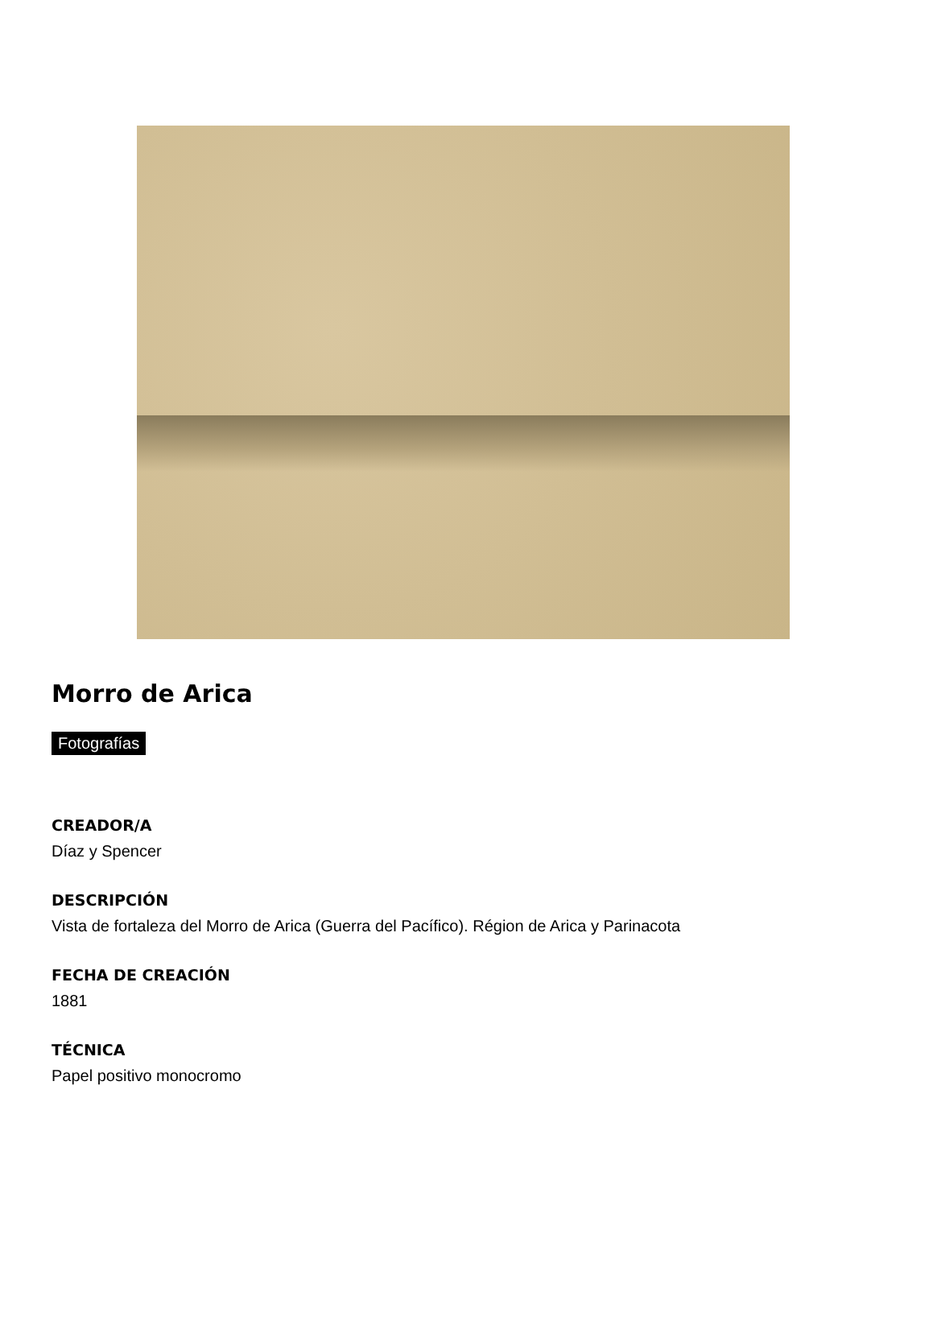Morro de Arica
Fotografías
CREADOR/A
Díaz y Spencer
DESCRIPCIÓN
Vista de fortaleza del Morro de Arica (Guerra del Pacífico). Région de Arica y Parinacota
FECHA DE CREACIÓN
1881
TÉCNICA
Papel positivo monocromo